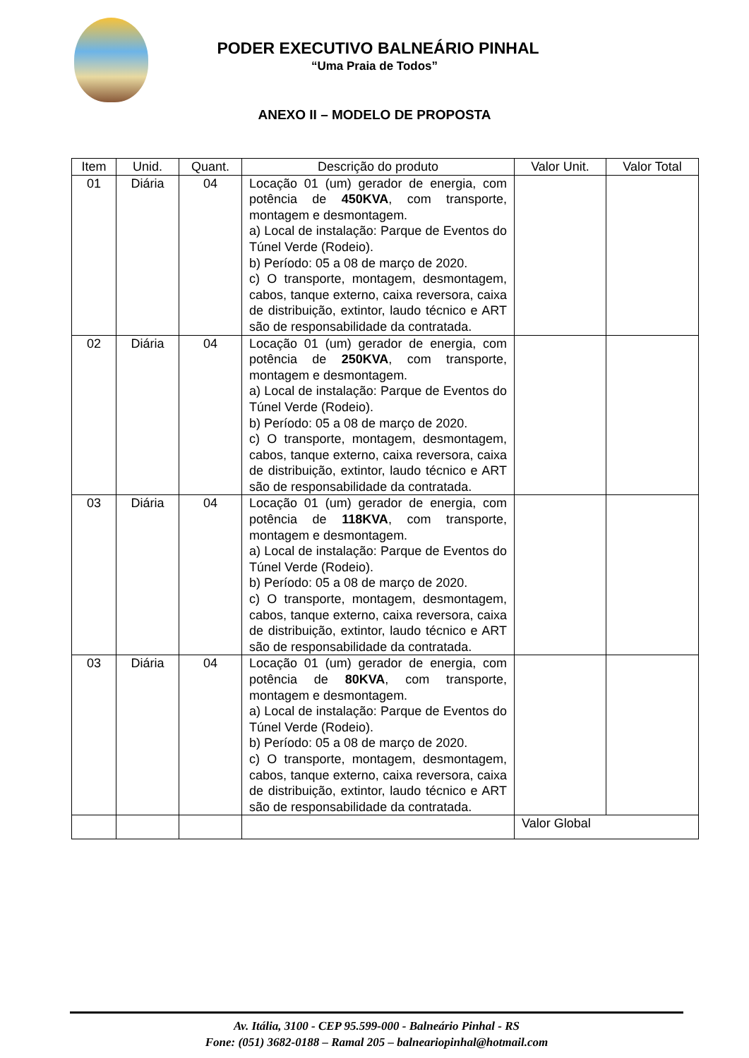PODER EXECUTIVO BALNEÁRIO PINHAL
“Uma Praia de Todos”
ANEXO II – MODELO DE PROPOSTA
| Item | Unid. | Quant. | Descrição do produto | Valor Unit. | Valor Total |
| --- | --- | --- | --- | --- | --- |
| 01 | Diária | 04 | Locação 01 (um) gerador de energia, com potência de 450KVA , com transporte, montagem e desmontagem. a) Local de instalação: Parque de Eventos do Túnel Verde (Rodeio). b) Período: 05 a 08 de março de 2020. c) O transporte, montagem, desmontagem, cabos, tanque externo, caixa reversora, caixa de distribuição, extintor, laudo técnico e ART são de responsabilidade da contratada. | | |
| 02 | Diária | 04 | Locação 01 (um) gerador de energia, com potência de 250KVA , com transporte, montagem e desmontagem. a) Local de instalação: Parque de Eventos do Túnel Verde (Rodeio). b) Período: 05 a 08 de março de 2020. c) O transporte, montagem, desmontagem, cabos, tanque externo, caixa reversora, caixa de distribuição, extintor, laudo técnico e ART são de responsabilidade da contratada. | | |
| 03 | Diária | 04 | Locação 01 (um) gerador de energia, com potência de 118KVA , com transporte, montagem e desmontagem. a) Local de instalação: Parque de Eventos do Túnel Verde (Rodeio). b) Período: 05 a 08 de março de 2020. c) O transporte, montagem, desmontagem, cabos, tanque externo, caixa reversora, caixa de distribuição, extintor, laudo técnico e ART são de responsabilidade da contratada. | | |
| 03 | Diária | 04 | Locação 01 (um) gerador de energia, com potência de 80KVA , com transporte, montagem e desmontagem. a) Local de instalação: Parque de Eventos do Túnel Verde (Rodeio). b) Período: 05 a 08 de março de 2020. c) O transporte, montagem, desmontagem, cabos, tanque externo, caixa reversora, caixa de distribuição, extintor, laudo técnico e ART são de responsabilidade da contratada. | | |
| | | | | Valor Global | |
Av. Itália, 3100 - CEP 95.599-000 - Balneário Pinhal - RS
Fone: (051) 3682-0188 – Ramal 205 – balneariopinhal@hotmail.com